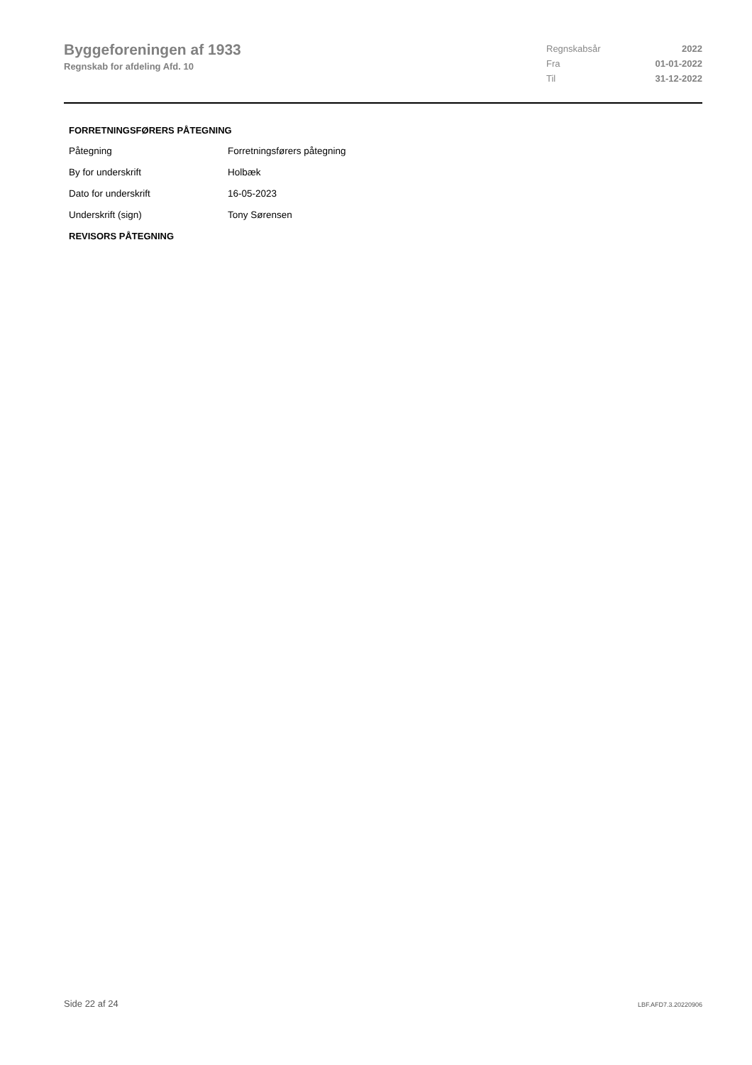Byggeforeningen af 1933
Regnskab for afdeling Afd. 10
| Regnskabsår | 2022 |
| Fra | 01-01-2022 |
| Til | 31-12-2022 |
FORRETNINGSFØRERS PÅTEGNING
| Påtegning | Forretningsførers påtegning |
| By for underskrift | Holbæk |
| Dato for underskrift | 16-05-2023 |
| Underskrift (sign) | Tony Sørensen |
REVISORS PÅTEGNING
Side 22 af 24 LBF.AFD7.3.20220906